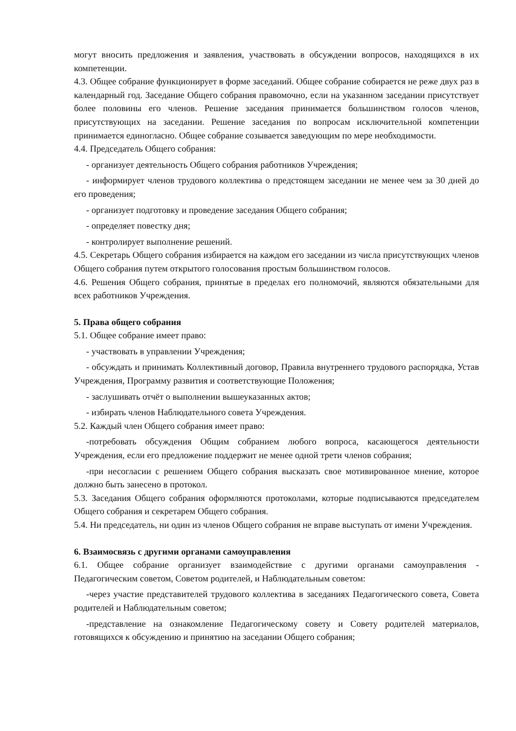могут вносить предложения и заявления, участвовать в обсуждении вопросов, находящихся в их компетенции.
4.3. Общее собрание функционирует в форме заседаний. Общее собрание собирается не реже двух раз в календарный год. Заседание Общего собрания правомочно, если на указанном заседании присутствует более половины его членов. Решение заседания принимается большинством голосов членов, присутствующих на заседании. Решение заседания по вопросам исключительной компетенции принимается единогласно. Общее собрание созывается заведующим по мере необходимости.
4.4. Председатель Общего собрания:
- организует деятельность Общего собрания работников Учреждения;
- информирует членов трудового коллектива о предстоящем заседании не менее чем за 30 дней до его проведения;
- организует подготовку и проведение заседания Общего собрания;
- определяет повестку дня;
- контролирует выполнение решений.
4.5. Секретарь Общего собрания избирается на каждом его заседании из числа присутствующих членов Общего собрания путем открытого голосования простым большинством голосов.
4.6. Решения Общего собрания, принятые в пределах его полномочий, являются обязательными для всех работников Учреждения.
5. Права общего собрания
5.1. Общее собрание имеет право:
- участвовать в управлении Учреждения;
- обсуждать и принимать Коллективный договор, Правила внутреннего трудового распорядка, Устав Учреждения, Программу развития и соответствующие Положения;
- заслушивать отчёт о выполнении вышеуказанных актов;
- избирать членов Наблюдательного совета Учреждения.
5.2. Каждый член Общего собрания имеет право:
-потребовать обсуждения Общим собранием любого вопроса, касающегося деятельности Учреждения, если его предложение поддержит не менее одной трети членов собрания;
-при несогласии с решением Общего собрания высказать свое мотивированное мнение, которое должно быть занесено в протокол.
5.3. Заседания Общего собрания оформляются протоколами, которые подписываются председателем Общего собрания и секретарем Общего собрания.
5.4. Ни председатель, ни один из членов Общего собрания не вправе выступать от имени Учреждения.
6. Взаимосвязь с другими органами самоуправления
6.1. Общее собрание организует взаимодействие с другими органами самоуправления - Педагогическим советом, Советом родителей, и Наблюдательным советом:
-через участие представителей трудового коллектива в заседаниях Педагогического совета, Совета родителей и Наблюдательным советом;
-представление на ознакомление Педагогическому совету и Совету родителей материалов, готовящихся к обсуждению и принятию на заседании Общего собрания;